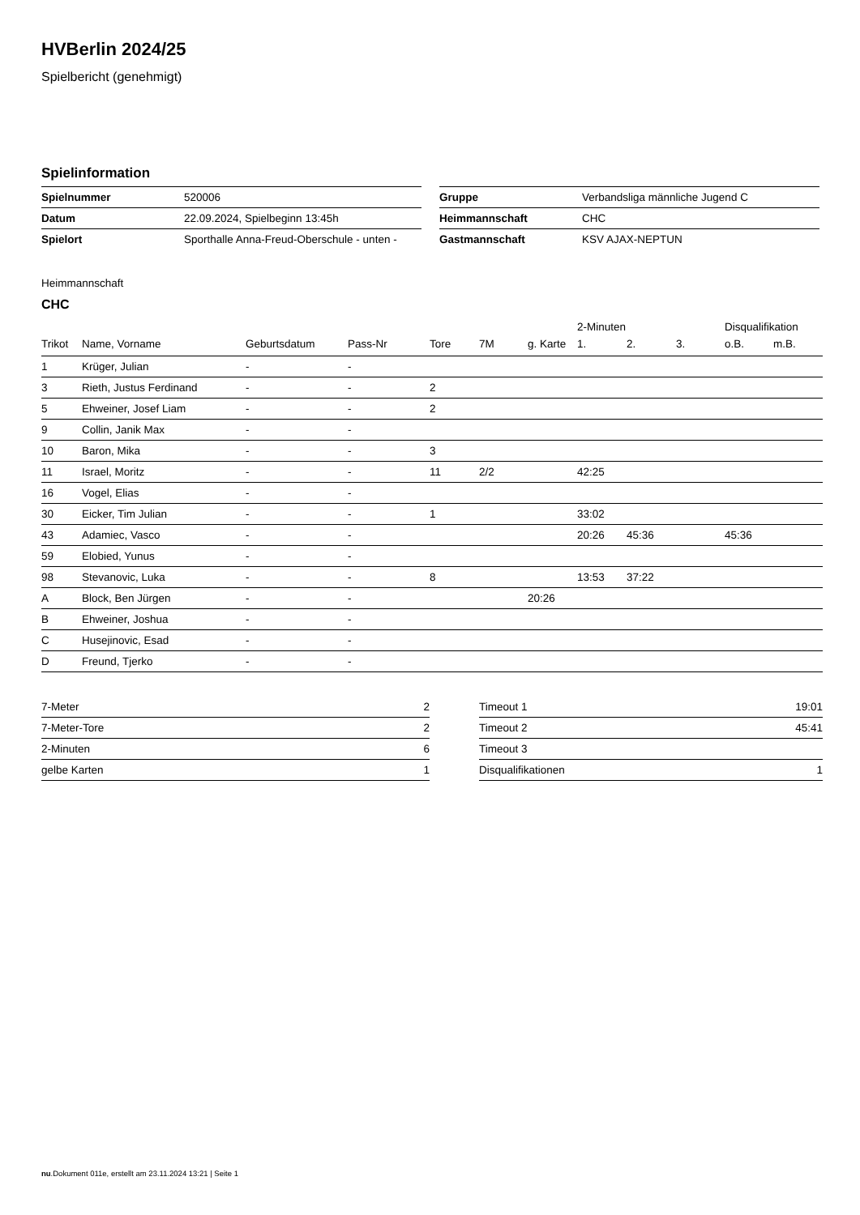HVBerlin 2024/25
Spielbericht (genehmigt)
Spielinformation
| Spielnummer | 520006 |
| Datum | 22.09.2024, Spielbeginn 13:45h |
| Spielort | Sporthalle Anna-Freud-Oberschule - unten - |
| Gruppe | Verbandsliga männliche Jugend C |
| Heimmannschaft | CHC |
| Gastmannschaft | KSV AJAX-NEPTUN |
Heimmannschaft
CHC
| | | | | | | | 2-Minuten | | | Disqualifikation | |
| --- | --- | --- | --- | --- | --- | --- | --- | --- | --- | --- | --- |
| Trikot | Name, Vorname | Geburtsdatum | Pass-Nr | Tore | 7M | g. Karte | 1. | 2. | 3. | o.B. | m.B. |
| 1 | Krüger, Julian | - | - | | | | | | | | |
| 3 | Rieth, Justus Ferdinand | - | - | 2 | | | | | | | |
| 5 | Ehweiner, Josef Liam | - | - | 2 | | | | | | | |
| 9 | Collin, Janik Max | - | - | | | | | | | | |
| 10 | Baron, Mika | - | - | 3 | | | | | | | |
| 11 | Israel, Moritz | - | - | 11 | 2/2 | | 42:25 | | | | |
| 16 | Vogel, Elias | - | - | | | | | | | | |
| 30 | Eicker, Tim Julian | - | - | 1 | | | 33:02 | | | | |
| 43 | Adamiec, Vasco | - | - | | | | 20:26 | 45:36 | | 45:36 | |
| 59 | Elobied, Yunus | - | - | | | | | | | | |
| 98 | Stevanovic, Luka | - | - | 8 | | | 13:53 | 37:22 | | | |
| A | Block, Ben Jürgen | - | - | | | 20:26 | | | | | |
| B | Ehweiner, Joshua | - | - | | | | | | | | |
| C | Husejinovic, Esad | - | - | | | | | | | | |
| D | Freund, Tjerko | - | - | | | | | | | | |
| 7-Meter | 2 |
| 7-Meter-Tore | 2 |
| 2-Minuten | 6 |
| gelbe Karten | 1 |
| Timeout 1 | 19:01 |
| Timeout 2 | 45:41 |
| Timeout 3 | |
| Disqualifikationen | 1 |
nu.Dokument 011e, erstellt am 23.11.2024 13:21 | Seite 1